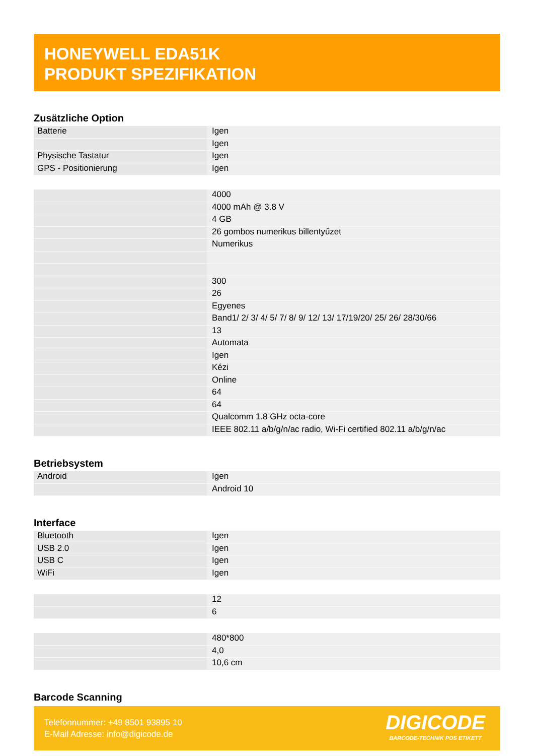HONEYWELL EDA51K
PRODUKT SPEZIFIKATION
Zusätzliche Option
| Batterie | Igen |
| | Igen |
| Physische Tastatur | Igen |
| GPS - Positionierung | Igen |
| | 4000 |
| | 4000 mAh @ 3.8 V |
| | 4 GB |
| | 26 gombos numerikus billentyűzet |
| | Numerikus |
| | 300 |
| | 26 |
| | Egyenes |
| | Band1/ 2/ 3/ 4/ 5/ 7/ 8/ 9/ 12/ 13/ 17/19/20/ 25/ 26/ 28/30/66 |
| | 13 |
| | Automata |
| | Igen |
| | Kézi |
| | Online |
| | 64 |
| | 64 |
| | Qualcomm 1.8 GHz octa-core |
| | IEEE 802.11 a/b/g/n/ac radio, Wi-Fi certified 802.11 a/b/g/n/ac |
Betriebsystem
| Android | Igen |
| | Android 10 |
Interface
| Bluetooth | Igen |
| USB 2.0 | Igen |
| USB C | Igen |
| WiFi | Igen |
| | 12 |
| | 6 |
| | 480*800 |
| | 4,0 |
| | 10,6 cm |
Barcode Scanning
Telefonnummer: +49 8501 93895 10
E-Mail Adresse: info@digicode.de
DIGICODE
BARCODE-TECHNIK POS ETIKETT